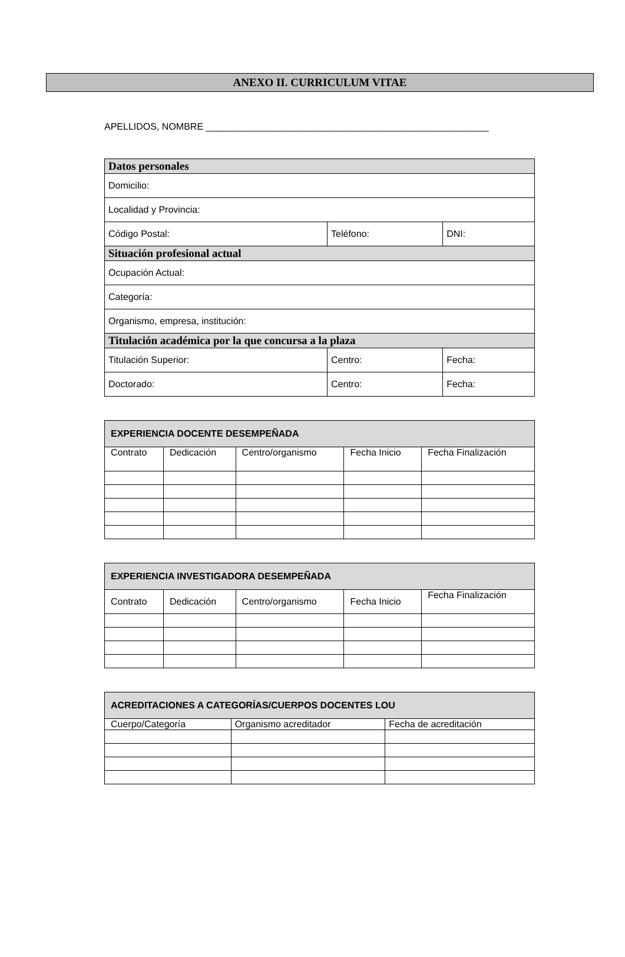ANEXO II. CURRICULUM VITAE
APELLIDOS, NOMBRE ______________________________________________________
| Datos personales | | |
| --- | --- | --- |
| Domicilio: | | |
| Localidad y Provincia: | | |
| Código Postal: | Teléfono: | DNI: |
| Situación profesional actual | | |
| Ocupación Actual: | | |
| Categoría: | | |
| Organismo, empresa, institución: | | |
| Titulación académica por la que concursa a la plaza | | |
| Titulación Superior: | Centro: | Fecha: |
| Doctorado: | Centro: | Fecha: |
| EXPERIENCIA DOCENTE DESEMPEÑADA | | | | |
| --- | --- | --- | --- | --- |
| Contrato | Dedicación | Centro/organismo | Fecha Inicio | Fecha Finalización |
| EXPERIENCIA INVESTIGADORA DESEMPEÑADA | | | | |
| --- | --- | --- | --- | --- |
| Contrato | Dedicación | Centro/organismo | Fecha Inicio | Fecha Finalización |
| ACREDITACIONES A CATEGORÍAS/CUERPOS DOCENTES LOU | | |
| --- | --- | --- |
| Cuerpo/Categoría | Organismo acreditador | Fecha de acreditación |